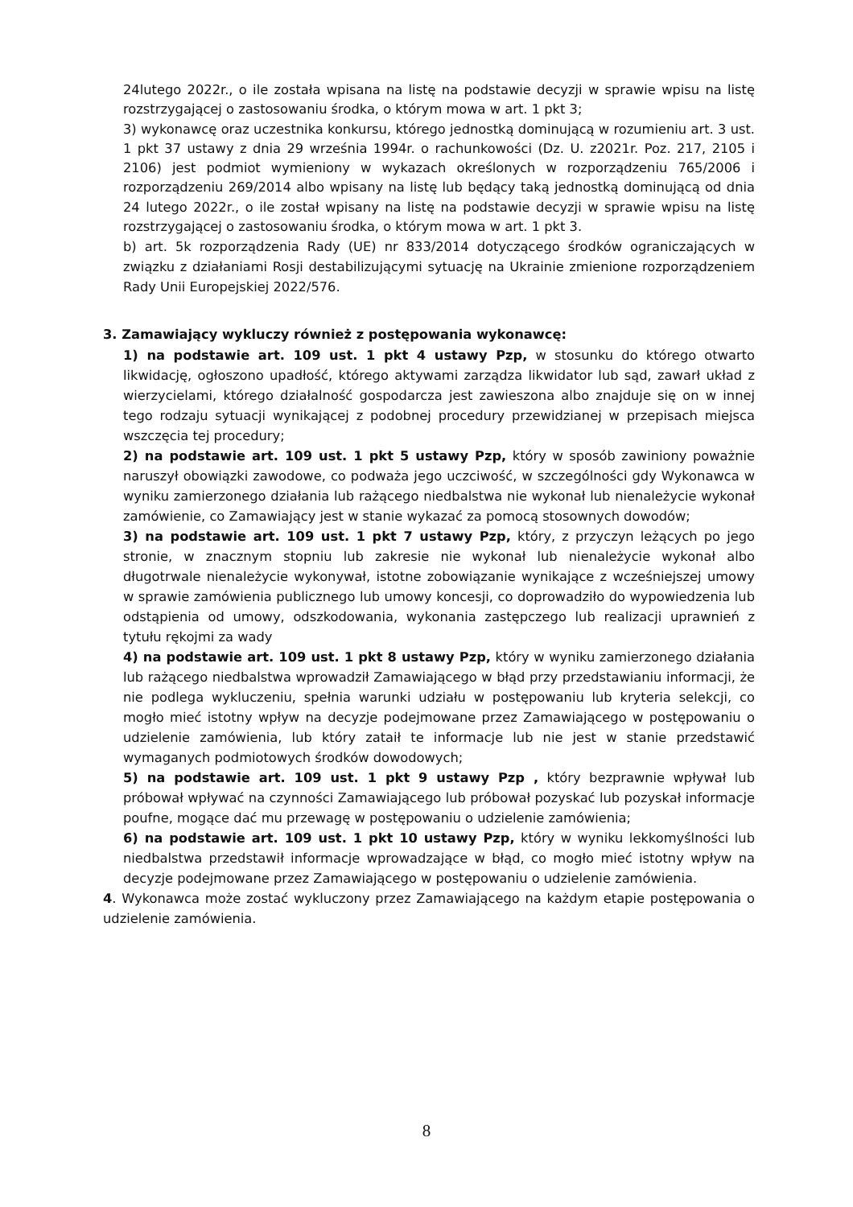24lutego 2022r., o ile została wpisana na listę na podstawie decyzji w sprawie wpisu na listę rozstrzygającej o zastosowaniu środka, o którym mowa w art. 1 pkt 3;
3) wykonawcę oraz uczestnika konkursu, którego jednostką dominującą w rozumieniu art. 3 ust. 1 pkt 37 ustawy z dnia 29 września 1994r. o rachunkowości (Dz. U. z2021r. Poz. 217, 2105 i 2106) jest podmiot wymieniony w wykazach określonych w rozporządzeniu 765/2006 i rozporządzeniu 269/2014 albo wpisany na listę lub będący taką jednostką dominującą od dnia 24 lutego 2022r., o ile został wpisany na listę na podstawie decyzji w sprawie wpisu na listę rozstrzygającej o zastosowaniu środka, o którym mowa w art. 1 pkt 3.
b) art. 5k rozporządzenia Rady (UE) nr 833/2014 dotyczącego środków ograniczających w związku z działaniami Rosji destabilizującymi sytuację na Ukrainie zmienione rozporządzeniem Rady Unii Europejskiej 2022/576.
3. Zamawiający wykluczy również z postępowania wykonawcę:
1) na podstawie art. 109 ust. 1 pkt 4 ustawy Pzp, w stosunku do którego otwarto likwidację, ogłoszono upadłość, którego aktywami zarządza likwidator lub sąd, zawarł układ z wierzycielami, którego działalność gospodarcza jest zawieszona albo znajduje się on w innej tego rodzaju sytuacji wynikającej z podobnej procedury przewidzianej w przepisach miejsca wszczęcia tej procedury;
2) na podstawie art. 109 ust. 1 pkt 5 ustawy Pzp, który w sposób zawiniony poważnie naruszył obowiązki zawodowe, co podważa jego uczciwość, w szczególności gdy Wykonawca w wyniku zamierzonego działania lub rażącego niedbalstwa nie wykonał lub nienależycie wykonał zamówienie, co Zamawiający jest w stanie wykazać za pomocą stosownych dowodów;
3) na podstawie art. 109 ust. 1 pkt 7 ustawy Pzp, który, z przyczyn leżących po jego stronie, w znacznym stopniu lub zakresie nie wykonał lub nienależycie wykonał albo długotrwale nienależycie wykonywał, istotne zobowiązanie wynikające z wcześniejszej umowy w sprawie zamówienia publicznego lub umowy koncesji, co doprowadziło do wypowiedzenia lub odstąpienia od umowy, odszkodowania, wykonania zastępczego lub realizacji uprawnień z tytułu rękojmi za wady
4) na podstawie art. 109 ust. 1 pkt 8 ustawy Pzp, który w wyniku zamierzonego działania lub rażącego niedbalstwa wprowadził Zamawiającego w błąd przy przedstawianiu informacji, że nie podlega wykluczeniu, spełnia warunki udziału w postępowaniu lub kryteria selekcji, co mogło mieć istotny wpływ na decyzje podejmowane przez Zamawiającego w postępowaniu o udzielenie zamówienia, lub który zataił te informacje lub nie jest w stanie przedstawić wymaganych podmiotowych środków dowodowych;
5) na podstawie art. 109 ust. 1 pkt 9 ustawy Pzp , który bezprawnie wpływał lub próbował wpływać na czynności Zamawiającego lub próbował pozyskać lub pozyskał informacje poufne, mogące dać mu przewagę w postępowaniu o udzielenie zamówienia;
6) na podstawie art. 109 ust. 1 pkt 10 ustawy Pzp, który w wyniku lekkomyślności lub niedbalstwa przedstawił informacje wprowadzające w błąd, co mogło mieć istotny wpływ na decyzje podejmowane przez Zamawiającego w postępowaniu o udzielenie zamówienia.
4. Wykonawca może zostać wykluczony przez Zamawiającego na każdym etapie postępowania o udzielenie zamówienia.
8